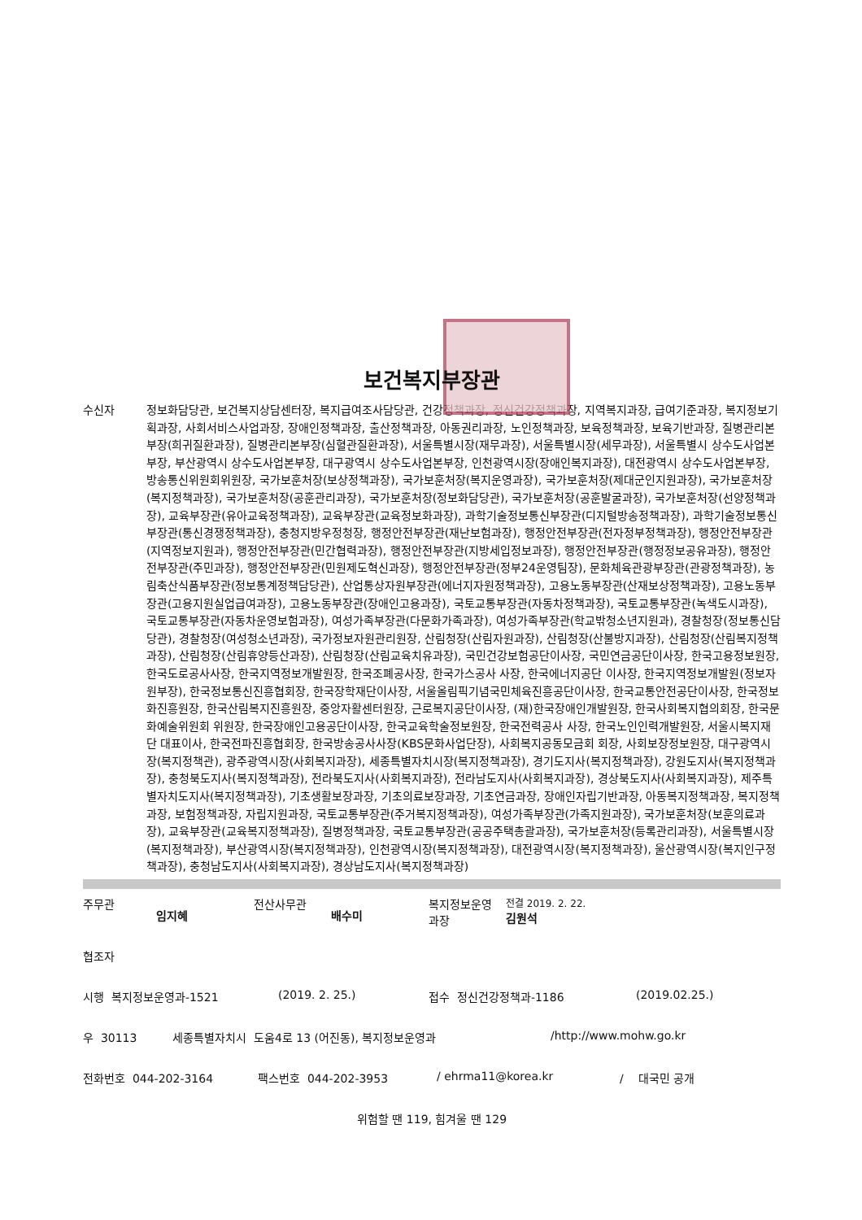보건복지부장관
수신자 정보화담당관, 보건복지상담센터장, 복지급여조사담당관, 건강정책과장, 정신건강정책과장, 지역복지과장, 급여기준과장, 복지정보기획과장, 사회서비스사업과장, 장애인정책과장, 출산정책과장, 아동권리과장, 노인정책과장, 보육정책과장, 보육기반과장, 질병관리본부장(희귀질환과장), 질병관리본부장(심혈관질환과장), 서울특별시장(재무과장), 서울특별시장(세무과장), 서울특별시 상수도사업본부장, 부산광역시 상수도사업본부장, 대구광역시 상수도사업본부장, 인천광역시장(장애인복지과장), 대전광역시 상수도사업본부장, 방송통신위원회위원장, 국가보훈처장(보상정책과장), 국가보훈처장(복지운영과장), 국가보훈처장(제대군인지원과장), 국가보훈처장(복지정책과장), 국가보훈처장(공훈관리과장), 국가보훈처장(정보화담당관), 국가보훈처장(공훈발굴과장), 국가보훈처장(선양정책과장), 교육부장관(유아교육정책과장), 교육부장관(교육정보화과장), 과학기술정보통신부장관(디지털방송정책과장), 과학기술정보통신부장관(통신경쟁정책과장), 충청지방우정청장, 행정안전부장관(재난보험과장), 행정안전부장관(전자정부정책과장), 행정안전부장관(지역정보지원과), 행정안전부장관(민간협력과장), 행정안전부장관(지방세입정보과장), 행정안전부장관(행정정보공유과장), 행정안전부장관(주민과장), 행정안전부장관(민원제도혁신과장), 행정안전부장관(정부24운영팀장), 문화체육관광부장관(관광정책과장), 농림축산식품부장관(정보통계정책담당관), 산업통상자원부장관(에너지자원정책과장), 고용노동부장관(산재보상정책과장), 고용노동부장관(고용지원실업급여과장), 고용노동부장관(장애인고용과장), 국토교통부장관(자동차정책과장), 국토교통부장관(녹색도시과장), 국토교통부장관(자동차운영보험과장), 여성가족부장관(다문화가족과장), 여성가족부장관(학교밖청소년지원과), 경찰청장(정보통신담당관), 경찰청장(여성청소년과장), 국가정보자원관리원장, 산림청장(산림자원과장), 산림청장(산불방지과장), 산림청장(산림복지정책과장), 산림청장(산림휴양등산과장), 산림청장(산림교육치유과장), 국민건강보험공단이사장, 국민연금공단이사장, 한국고용정보원장, 한국도로공사사장, 한국지역정보개발원장, 한국조폐공사장, 한국가스공사 사장, 한국에너지공단 이사장, 한국지역정보개발원(정보자원부장), 한국정보통신진흥협회장, 한국장학재단이사장, 서울올림픽기념국민체육진흥공단이사장, 한국교통안전공단이사장, 한국정보화진흥원장, 한국산림복지진흥원장, 중앙자활센터원장, 근로복지공단이사장, (재)한국장애인개발원장, 한국사회복지협의회장, 한국문화예술위원회 위원장, 한국장애인고용공단이사장, 한국교육학술정보원장, 한국전력공사 사장, 한국노인인력개발원장, 서울시복지재단 대표이사, 한국전파진흥협회장, 한국방송공사사장(KBS문화사업단장), 사회복지공동모금회 회장, 사회보장정보원장, 대구광역시장(복지정책관), 광주광역시장(사회복지과장), 세종특별자치시장(복지정책과장), 경기도지사(복지정책과장), 강원도지사(복지정책과장), 충청북도지사(복지정책과장), 전라북도지사(사회복지과장), 전라남도지사(사회복지과장), 경상북도지사(사회복지과장), 제주특별자치도지사(복지정책과장), 기초생활보장과장, 기초의료보장과장, 기초연금과장, 장애인자립기반과장, 아동복지정책과장, 복지정책과장, 보험정책과장, 자립지원과장, 국토교통부장관(주거복지정책과장), 여성가족부장관(가족지원과장), 국가보훈처장(보훈의료과장), 교육부장관(교육복지정책과장), 질병정책과장, 국토교통부장관(공공주택총괄과장), 국가보훈처장(등록관리과장), 서울특별시장(복지정책과장), 부산광역시장(복지정책과장), 인천광역시장(복지정책과장), 대전광역시장(복지정책과장), 울산광역시장(복지인구정책과장), 충청남도지사(사회복지과장), 경상남도지사(복지정책과장)
주무관
임지혜
전산사무관
배수미
복지정보운영
과장
전결 2019. 2. 22.
김원석
협조자
시행 복지정보운영과-1521 (2019. 2. 25.) 접수 정신건강정책과-1186 (2019.02.25.)
우 30113 세종특별자치시 도움4로 13 (어진동), 복지정보운영과 /http://www.mohw.go.kr
전화번호 044-202-3164 팩스번호 044-202-3953 / ehrma11@korea.kr / 대국민 공개
위험할 땐 119, 힘겨울 땐 129